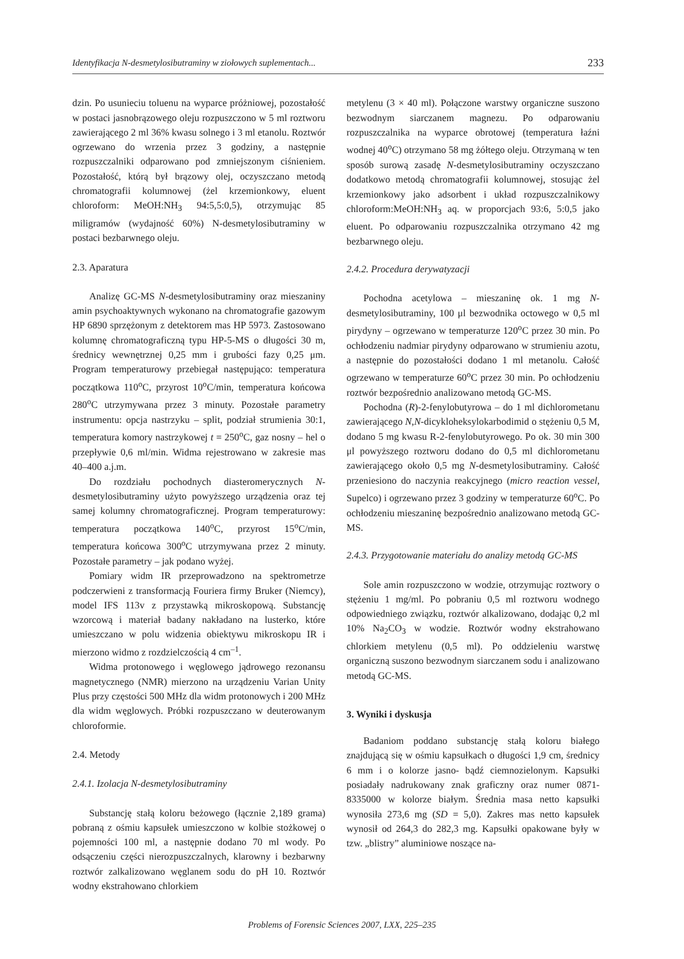Identyfikacja N-desmetylosibutraminy w ziołowych suplementach... 233
dzin. Po usunieciu toluenu na wyparce próżniowej, pozostałość w postaci jasnobrązowego oleju rozpuszczono w 5 ml roztworu zawierającego 2 ml 36% kwasu solnego i 3 ml etanolu. Roztwór ogrzewano do wrzenia przez 3 godziny, a następnie rozpuszczalniki odparowano pod zmniejszonym ciśnieniem. Pozostałość, którą był brązowy olej, oczyszczano metodą chromatografii kolumnowej (żel krzemionkowy, eluent chloroform: MeOH:NH<sub>3</sub> 94:5,5:0,5), otrzymując 85 miligramów (wydajność 60%) N-desmetylosibutraminy w postaci bezbarwnego oleju.
2.3. Aparatura
Analizę GC-MS N-desmetylosibutraminy oraz mieszaniny amin psychoaktywnych wykonano na chromatografie gazowym HP 6890 sprzężonym z detektorem mas HP 5973. Zastosowano kolumnę chromatograficzną typu HP-5-MS o długości 30 m, średnicy wewnętrznej 0,25 mm i grubości fazy 0,25 μm. Program temperaturowy przebiegał następująco: temperatura początkowa 110<sup>o</sup>C, przyrost 10<sup>o</sup>C/min, temperatura końcowa 280<sup>o</sup>C utrzymywana przez 3 minuty. Pozostałe parametry instrumentu: opcja nastrzyku – split, podział strumienia 30:1, temperatura komory nastrzykowej t = 250<sup>o</sup>C, gaz nosny – hel o przepływie 0,6 ml/min. Widma rejestrowano w zakresie mas 40–400 a.j.m.
Do rozdziału pochodnych diasteromerycznych N-desmetylosibutraminy użyto powyższego urządzenia oraz tej samej kolumny chromatograficznej. Program temperaturowy: temperatura początkowa 140<sup>o</sup>C, przyrost 15<sup>o</sup>C/min, temperatura końcowa 300<sup>o</sup>C utrzymywana przez 2 minuty. Pozostałe parametry – jak podano wyżej.
Pomiary widm IR przeprowadzono na spektrometrze podczerwieni z transformacją Fouriera firmy Bruker (Niemcy), model IFS 113v z przystawką mikroskopową. Substancję wzorcową i materiał badany nakładano na lusterko, które umieszczano w polu widzenia obiektywu mikroskopu IR i mierzono widmo z rozdzielczością 4 cm<sup>–1</sup>.
Widma protonowego i węglowego jądrowego rezonansu magnetycznego (NMR) mierzono na urządzeniu Varian Unity Plus przy częstości 500 MHz dla widm protonowych i 200 MHz dla widm węglowych. Próbki rozpuszczano w deuterowanym chloroformie.
2.4. Metody
2.4.1. Izolacja N-desmetylosibutraminy
Substancję stałą koloru beżowego (łącznie 2,189 grama) pobraną z ośmiu kapsułek umieszczono w kolbie stożkowej o pojemności 100 ml, a następnie dodano 70 ml wody. Po odsączeniu części nierozpuszczalnych, klarowny i bezbarwny roztwór zalkalizowano węglanem sodu do pH 10. Roztwór wodny ekstrahowano chlorkiem
metylenu (3 × 40 ml). Połączone warstwy organiczne suszono bezwodnym siarczanem magnezu. Po odparowaniu rozpuszczalnika na wyparce obrotowej (temperatura łaźni wodnej 40<sup>o</sup>C) otrzymano 58 mg żółtego oleju. Otrzymaną w ten sposób surową zasadę N-desmetylosibutraminy oczyszczano dodatkowo metodą chromatografii kolumnowej, stosując żel krzemionkowy jako adsorbent i układ rozpuszczalnikowy chloroform:MeOH:NH<sub>3</sub> aq. w proporcjach 93:6, 5:0,5 jako eluent. Po odparowaniu rozpuszczalnika otrzymano 42 mg bezbarwnego oleju.
2.4.2. Procedura derywatyzacji
Pochodna acetylowa – mieszaninę ok. 1 mg N-desmetylosibutraminy, 100 μl bezwodnika octowego w 0,5 ml pirydyny – ogrzewano w temperaturze 120<sup>o</sup>C przez 30 min. Po ochłodzeniu nadmiar pirydyny odparowano w strumieniu azotu, a następnie do pozostałości dodano 1 ml metanolu. Całość ogrzewano w temperaturze 60<sup>o</sup>C przez 30 min. Po ochłodzeniu roztwór bezpośrednio analizowano metodą GC-MS.
Pochodna (R)-2-fenylobutyrowa – do 1 ml dichlorometanu zawierającego N,N-dicykloheksylokarbodimid o stężeniu 0,5 M, dodano 5 mg kwasu R-2-fenylobutyrowego. Po ok. 30 min 300 μl powyższego roztworu dodano do 0,5 ml dichlorometanu zawierającego około 0,5 mg N-desmetylosibutraminy. Całość przeniesiono do naczynia reakcyjnego (micro reaction vessel, Supelco) i ogrzewano przez 3 godziny w temperaturze 60<sup>o</sup>C. Po ochłodzeniu mieszaninę bezpośrednio analizowano metodą GC-MS.
2.4.3. Przygotowanie materiału do analizy metodą GC-MS
Sole amin rozpuszczono w wodzie, otrzymując roztwory o stężeniu 1 mg/ml. Po pobraniu 0,5 ml roztworu wodnego odpowiedniego związku, roztwór alkalizowano, dodając 0,2 ml 10% Na<sub>2</sub>CO<sub>3</sub> w wodzie. Roztwór wodny ekstrahowano chlorkiem metylenu (0,5 ml). Po oddzieleniu warstwę organiczną suszono bezwodnym siarczanem sodu i analizowano metodą GC-MS.
3. Wyniki i dyskusja
Badaniom poddano substancję stałą koloru białego znajdującą się w ośmiu kapsułkach o długości 1,9 cm, średnicy 6 mm i o kolorze jasno- bądź ciemnozielonym. Kapsułki posiadały nadrukowany znak graficzny oraz numer 0871-8335000 w kolorze białym. Średnia masa netto kapsułki wynosiła 273,6 mg (SD = 5,0). Zakres mas netto kapsułek wynosił od 264,3 do 282,3 mg. Kapsułki opakowane były w tzw. „blistry” aluminiowe noszące na-
Problems of Forensic Sciences 2007, LXX, 225–235